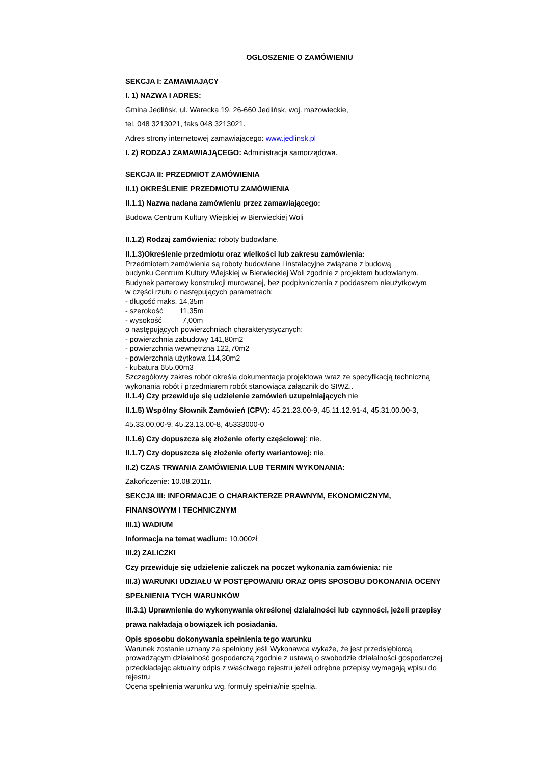OGŁOSZENIE O ZAMÓWIENIU
SEKCJA I: ZAMAWIAJĄCY
I. 1) NAZWA I ADRES:
Gmina Jedlińsk, ul. Warecka 19, 26-660 Jedlińsk, woj. mazowieckie,
tel. 048 3213021, faks 048 3213021.
Adres strony internetowej zamawiającego: www.jedlinsk.pl
I. 2) RODZAJ ZAMAWIAJĄCEGO: Administracja samorządowa.
SEKCJA II: PRZEDMIOT ZAMÓWIENIA
II.1) OKREŚLENIE PRZEDMIOTU ZAMÓWIENIA
II.1.1) Nazwa nadana zamówieniu przez zamawiającego:
Budowa Centrum Kultury Wiejskiej w Bierwieckiej Woli
II.1.2) Rodzaj zamówienia: roboty budowlane.
II.1.3)Określenie przedmiotu oraz wielkości lub zakresu zamówienia:
Przedmiotem zamówienia są roboty budowlane i instalacyjne związane z budową
budynku Centrum Kultury Wiejskiej w Bierwieckiej Woli zgodnie z projektem budowlanym.
Budynek parterowy konstrukcji murowanej, bez podpiwniczenia z poddaszem nieużytkowym
w części rzutu o następujących parametrach:
- długość maks. 14,35m
- szerokość 11,35m
- wysokość 7,00m
o następujących powierzchniach charakterystycznych:
- powierzchnia zabudowy 141,80m2
- powierzchnia wewnętrzna 122,70m2
- powierzchnia użytkowa 114,30m2
- kubatura 655,00m3
Szczegółowy zakres robót określa dokumentacja projektowa wraz ze specyfikacją techniczną
wykonania robót i przedmiarem robót stanowiąca załącznik do SIWZ..
II.1.4) Czy przewiduje się udzielenie zamówień uzupełniających nie
II.1.5) Wspólny Słownik Zamówień (CPV): 45.21.23.00-9, 45.11.12.91-4, 45.31.00.00-3,
45.33.00.00-9, 45.23.13.00-8, 45333000-0
II.1.6) Czy dopuszcza się złożenie oferty częściowej: nie.
II.1.7) Czy dopuszcza się złożenie oferty wariantowej: nie.
II.2) CZAS TRWANIA ZAMÓWIENIA LUB TERMIN WYKONANIA:
Zakończenie: 10.08.2011r.
SEKCJA III: INFORMACJE O CHARAKTERZE PRAWNYM, EKONOMICZNYM,
FINANSOWYM I TECHNICZNYM
III.1) WADIUM
Informacja na temat wadium: 10.000zł
III.2) ZALICZKI
Czy przewiduje się udzielenie zaliczek na poczet wykonania zamówienia: nie
III.3) WARUNKI UDZIAŁU W POSTĘPOWANIU ORAZ OPIS SPOSOBU DOKONANIA OCENY
SPEŁNIENIA TYCH WARUNKÓW
III.3.1) Uprawnienia do wykonywania określonej działalności lub czynności, jeżeli przepisy
prawa nakładają obowiązek ich posiadania.
Opis sposobu dokonywania spełnienia tego warunku
Warunek zostanie uznany za spełniony jeśli Wykonawca wykaże, że jest przedsiębiorcą
prowadzącym działalność gospodarczą zgodnie z ustawą o swobodzie działalności gospodarczej
przedkładając aktualny odpis z właściwego rejestru jeżeli odrębne przepisy wymagają wpisu do
rejestru
Ocena spełnienia warunku wg. formuły spełnia/nie spełnia.